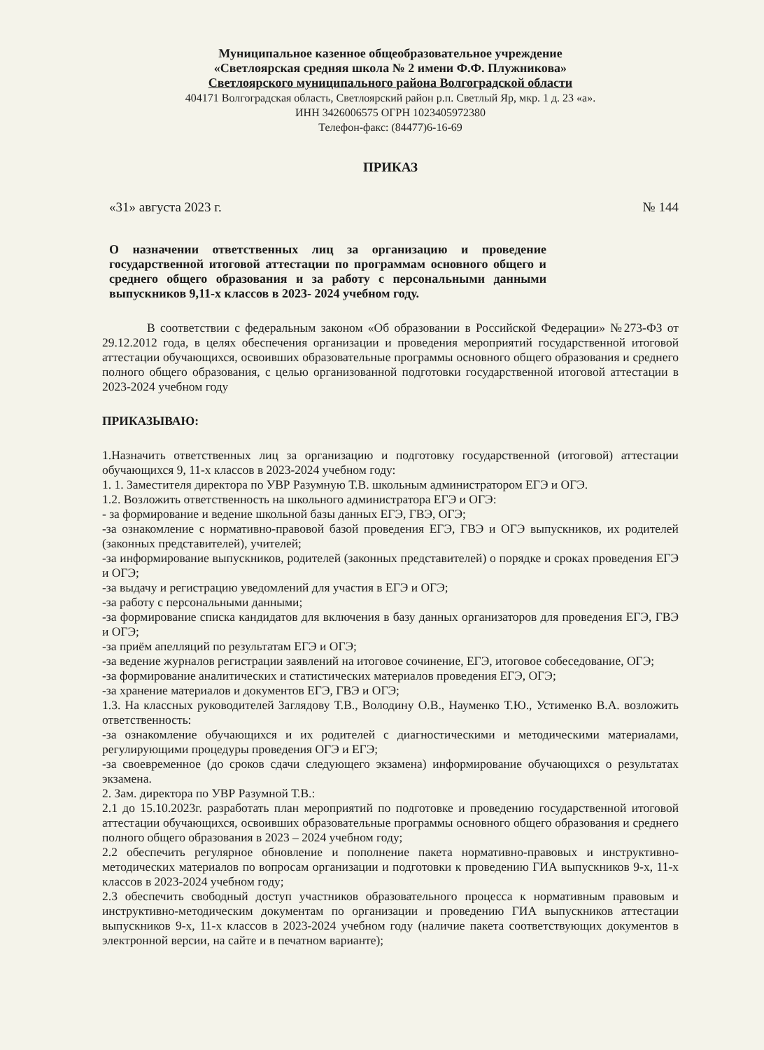Муниципальное казенное общеобразовательное учреждение
«Светлоярская средняя школа № 2 имени Ф.Ф. Плужникова»
Светлоярского муниципального района Волгоградской области
404171 Волгоградская область, Светлоярский район р.п. Светлый Яр, мкр. 1 д. 23 «а».
ИНН 3426006575 ОГРН 1023405972380
Телефон-факс: (84477)6-16-69
ПРИКАЗ
«31» августа 2023 г. № 144
О назначении ответственных лиц за организацию и проведение государственной итоговой аттестации по программам основного общего и среднего общего образования и за работу с персональными данными выпускников 9,11-х классов в 2023- 2024 учебном году.
В соответствии с федеральным законом «Об образовании в Российской Федерации» №273-ФЗ от 29.12.2012 года, в целях обеспечения организации и проведения мероприятий государственной итоговой аттестации обучающихся, освоивших образовательные программы основного общего образования и среднего полного общего образования, с целью организованной подготовки государственной итоговой аттестации в 2023-2024 учебном году
ПРИКАЗЫВАЮ:
1.Назначить ответственных лиц за организацию и подготовку государственной (итоговой) аттестации обучающихся 9, 11-х классов в 2023-2024 учебном году:
1. 1. Заместителя директора по УВР Разумную Т.В. школьным администратором ЕГЭ и ОГЭ.
1.2. Возложить ответственность на школьного администратора ЕГЭ и ОГЭ:
- за формирование и ведение школьной базы данных ЕГЭ, ГВЭ, ОГЭ;
-за ознакомление с нормативно-правовой базой проведения ЕГЭ, ГВЭ и ОГЭ выпускников, их родителей (законных представителей), учителей;
-за информирование выпускников, родителей (законных представителей) о порядке и сроках проведения ЕГЭ и ОГЭ;
-за выдачу и регистрацию уведомлений для участия в ЕГЭ и ОГЭ;
-за работу с персональными данными;
-за формирование списка кандидатов для включения в базу данных организаторов для проведения ЕГЭ, ГВЭ и ОГЭ;
-за приём апелляций по результатам ЕГЭ и ОГЭ;
-за ведение журналов регистрации заявлений на итоговое сочинение, ЕГЭ, итоговое собеседование, ОГЭ;
-за формирование аналитических и статистических материалов проведения ЕГЭ, ОГЭ;
-за хранение материалов и документов ЕГЭ, ГВЭ и ОГЭ;
1.3. На классных руководителей Заглядову Т.В., Володину О.В., Науменко Т.Ю., Устименко В.А. возложить ответственность:
-за ознакомление обучающихся и их родителей с диагностическими и методическими материалами, регулирующими процедуры проведения ОГЭ и ЕГЭ;
-за своевременное (до сроков сдачи следующего экзамена) информирование обучающихся о результатах экзамена.
2. Зам. директора по УВР Разумной Т.В.:
2.1 до 15.10.2023г. разработать план мероприятий по подготовке и проведению государственной итоговой аттестации обучающихся, освоивших образовательные программы основного общего образования и среднего полного общего образования в 2023 – 2024 учебном году;
2.2 обеспечить регулярное обновление и пополнение пакета нормативно-правовых и инструктивно-методических материалов по вопросам организации и подготовки к проведению ГИА выпускников 9-х, 11-х классов в 2023-2024 учебном году;
2.3 обеспечить свободный доступ участников образовательного процесса к нормативным правовым и инструктивно-методическим документам по организации и проведению ГИА выпускников аттестации выпускников 9-х, 11-х классов в 2023-2024 учебном году (наличие пакета соответствующих документов в электронной версии, на сайте и в печатном варианте);